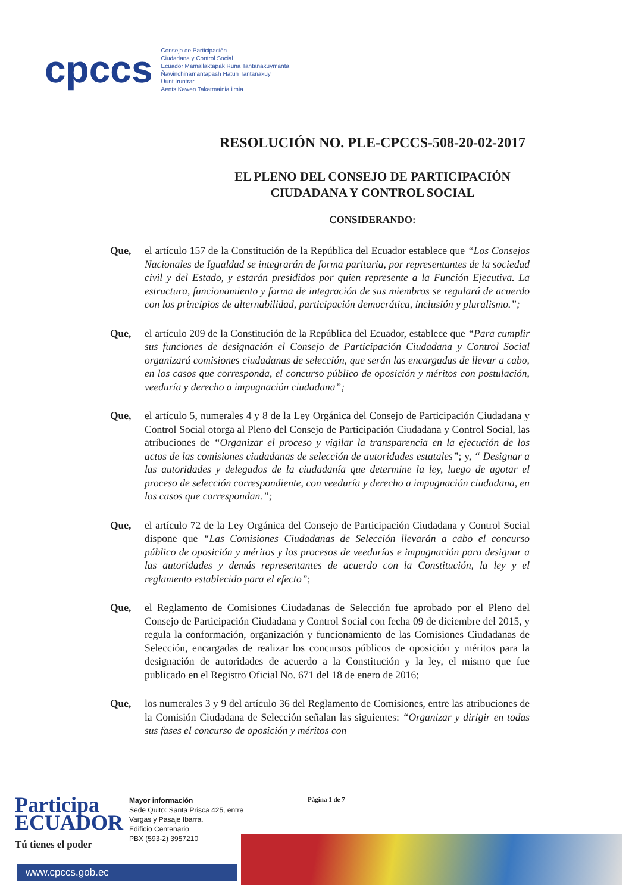cpccs
Consejo de Participación
Ciudadana y Control Social
Ecuador Mamallaktapak Runa Tantanakuymanta
Ñawinchinamantapash Hatun Tantanakuy
Uunt Iruntrar,
Aents Kawen Takatmainia iimia
RESOLUCIÓN NO. PLE-CPCCS-508-20-02-2017
EL PLENO DEL CONSEJO DE PARTICIPACIÓN
CIUDADANA Y CONTROL SOCIAL
CONSIDERANDO:
Que, el artículo 157 de la Constitución de la República del Ecuador establece que “Los Consejos Nacionales de Igualdad se integrarán de forma paritaria, por representantes de la sociedad civil y del Estado, y estarán presididos por quien represente a la Función Ejecutiva. La estructura, funcionamiento y forma de integración de sus miembros se regulará de acuerdo con los principios de alternabilidad, participación democrática, inclusión y pluralismo.”;
Que, el artículo 209 de la Constitución de la República del Ecuador, establece que “Para cumplir sus funciones de designación el Consejo de Participación Ciudadana y Control Social organizará comisiones ciudadanas de selección, que serán las encargadas de llevar a cabo, en los casos que corresponda, el concurso público de oposición y méritos con postulación, veeduría y derecho a impugnación ciudadana”;
Que, el artículo 5, numerales 4 y 8 de la Ley Orgánica del Consejo de Participación Ciudadana y Control Social otorga al Pleno del Consejo de Participación Ciudadana y Control Social, las atribuciones de “Organizar el proceso y vigilar la transparencia en la ejecución de los actos de las comisiones ciudadanas de selección de autoridades estatales”; y, “ Designar a las autoridades y delegados de la ciudadanía que determine la ley, luego de agotar el proceso de selección correspondiente, con veeduría y derecho a impugnación ciudadana, en los casos que correspondan.”;
Que, el artículo 72 de la Ley Orgánica del Consejo de Participación Ciudadana y Control Social dispone que “Las Comisiones Ciudadanas de Selección llevarán a cabo el concurso público de oposición y méritos y los procesos de veedurías e impugnación para designar a las autoridades y demás representantes de acuerdo con la Constitución, la ley y el reglamento establecido para el efecto”;
Que, el Reglamento de Comisiones Ciudadanas de Selección fue aprobado por el Pleno del Consejo de Participación Ciudadana y Control Social con fecha 09 de diciembre del 2015, y regula la conformación, organización y funcionamiento de las Comisiones Ciudadanas de Selección, encargadas de realizar los concursos públicos de oposición y méritos para la designación de autoridades de acuerdo a la Constitución y la ley, el mismo que fue publicado en el Registro Oficial No. 671 del 18 de enero de 2016;
Que, los numerales 3 y 9 del artículo 36 del Reglamento de Comisiones, entre las atribuciones de la Comisión Ciudadana de Selección señalan las siguientes: “Organizar y dirigir en todas sus fases el concurso de oposición y méritos con
Participa
ECUADOR
Tú tienes el poder
Mayor información
Sede Quito: Santa Prisca 425, entre
Vargas y Pasaje Ibarra.
Edificio Centenario
PBX (593-2) 3957210
Página 1 de 7
www.cpccs.gob.ec